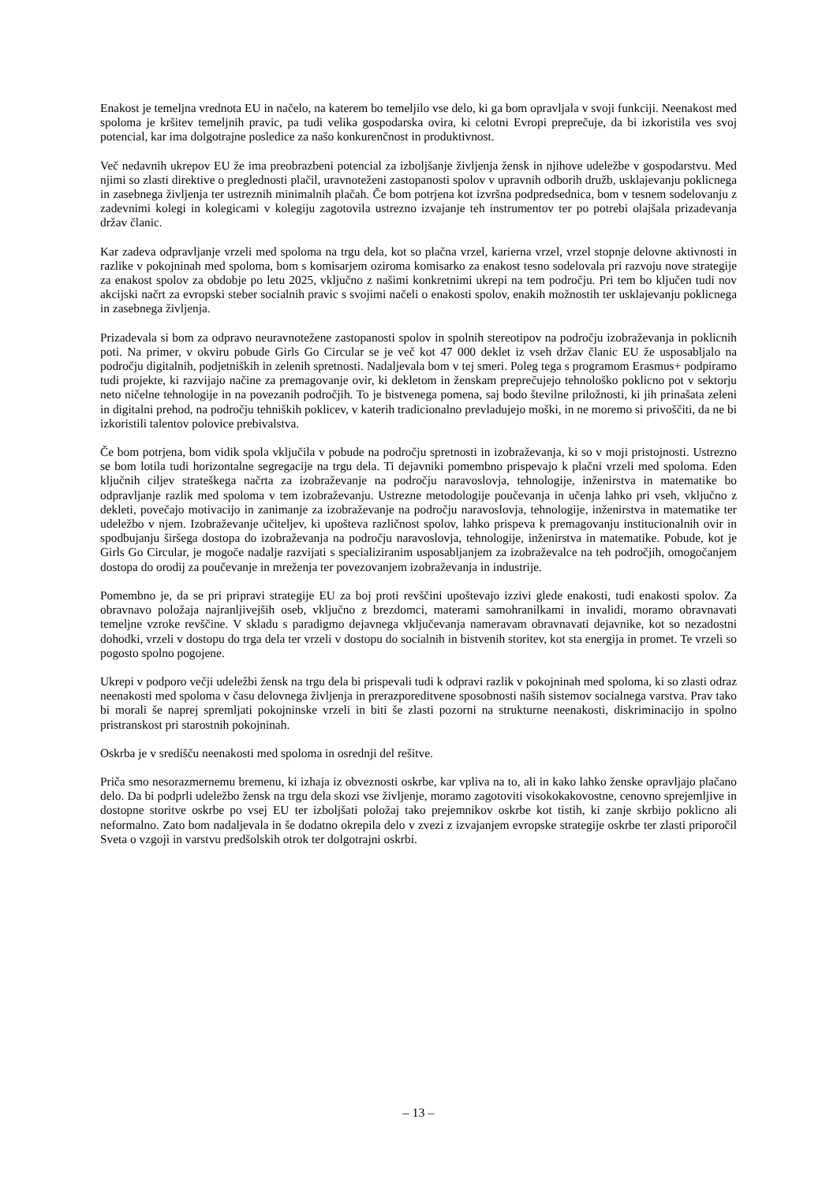Enakost je temeljna vrednota EU in načelo, na katerem bo temeljilo vse delo, ki ga bom opravljala v svoji funkciji. Neenakost med spoloma je kršitev temeljnih pravic, pa tudi velika gospodarska ovira, ki celotni Evropi preprečuje, da bi izkoristila ves svoj potencial, kar ima dolgotrajne posledice za našo konkurenčnost in produktivnost.
Več nedavnih ukrepov EU že ima preobrazbeni potencial za izboljšanje življenja žensk in njihove udeležbe v gospodarstvu. Med njimi so zlasti direktive o preglednosti plačil, uravnoteženi zastopanosti spolov v upravnih odborih družb, usklajevanju poklicnega in zasebnega življenja ter ustreznih minimalnih plačah. Če bom potrjena kot izvršna podpredsednica, bom v tesnem sodelovanju z zadevnimi kolegi in kolegicami v kolegiju zagotovila ustrezno izvajanje teh instrumentov ter po potrebi olajšala prizadevanja držav članic.
Kar zadeva odpravljanje vrzeli med spoloma na trgu dela, kot so plačna vrzel, karierna vrzel, vrzel stopnje delovne aktivnosti in razlike v pokojninah med spoloma, bom s komisarjem oziroma komisarko za enakost tesno sodelovala pri razvoju nove strategije za enakost spolov za obdobje po letu 2025, vključno z našimi konkretnimi ukrepi na tem področju. Pri tem bo ključen tudi nov akcijski načrt za evropski steber socialnih pravic s svojimi načeli o enakosti spolov, enakih možnostih ter usklajevanju poklicnega in zasebnega življenja.
Prizadevala si bom za odpravo neuravnotežene zastopanosti spolov in spolnih stereotipov na področju izobraževanja in poklicnih poti. Na primer, v okviru pobude Girls Go Circular se je več kot 47 000 deklet iz vseh držav članic EU že usposabljalo na področju digitalnih, podjetniških in zelenih spretnosti. Nadaljevala bom v tej smeri. Poleg tega s programom Erasmus+ podpiramo tudi projekte, ki razvijajo načine za premagovanje ovir, ki dekletom in ženskam preprečujejo tehnološko poklicno pot v sektorju neto ničelne tehnologije in na povezanih področjih. To je bistvenega pomena, saj bodo številne priložnosti, ki jih prinašata zeleni in digitalni prehod, na področju tehniških poklicev, v katerih tradicionalno prevladujejo moški, in ne moremo si privoščiti, da ne bi izkoristili talentov polovice prebivalstva.
Če bom potrjena, bom vidik spola vključila v pobude na področju spretnosti in izobraževanja, ki so v moji pristojnosti. Ustrezno se bom lotila tudi horizontalne segregacije na trgu dela. Ti dejavniki pomembno prispevajo k plačni vrzeli med spoloma. Eden ključnih ciljev strateškega načrta za izobraževanje na področju naravoslovja, tehnologije, inženirstva in matematike bo odpravljanje razlik med spoloma v tem izobraževanju. Ustrezne metodologije poučevanja in učenja lahko pri vseh, vključno z dekleti, povečajo motivacijo in zanimanje za izobraževanje na področju naravoslovja, tehnologije, inženirstva in matematike ter udeležbo v njem. Izobraževanje učiteljev, ki upošteva različnost spolov, lahko prispeva k premagovanju institucionalnih ovir in spodbujanju širšega dostopa do izobraževanja na področju naravoslovja, tehnologije, inženirstva in matematike. Pobude, kot je Girls Go Circular, je mogoče nadalje razvijati s specializiranim usposabljanjem za izobraževalce na teh področjih, omogočanjem dostopa do orodij za poučevanje in mreženja ter povezovanjem izobraževanja in industrije.
Pomembno je, da se pri pripravi strategije EU za boj proti revščini upoštevajo izzivi glede enakosti, tudi enakosti spolov. Za obravnavo položaja najranljivejših oseb, vključno z brezdomci, materami samohranilkami in invalidi, moramo obravnavati temeljne vzroke revščine. V skladu s paradigmo dejavnega vključevanja nameravam obravnavati dejavnike, kot so nezadostni dohodki, vrzeli v dostopu do trga dela ter vrzeli v dostopu do socialnih in bistvenih storitev, kot sta energija in promet. Te vrzeli so pogosto spolno pogojene.
Ukrepi v podporo večji udeležbi žensk na trgu dela bi prispevali tudi k odpravi razlik v pokojninah med spoloma, ki so zlasti odraz neenakosti med spoloma v času delovnega življenja in prerazporeditvene sposobnosti naših sistemov socialnega varstva. Prav tako bi morali še naprej spremljati pokojninske vrzeli in biti še zlasti pozorni na strukturne neenakosti, diskriminacijo in spolno pristranskost pri starostnih pokojninah.
Oskrba je v središču neenakosti med spoloma in osrednji del rešitve.
Priča smo nesorazmernemu bremenu, ki izhaja iz obveznosti oskrbe, kar vpliva na to, ali in kako lahko ženske opravljajo plačano delo. Da bi podprli udeležbo žensk na trgu dela skozi vse življenje, moramo zagotoviti visokokakovostne, cenovno sprejemljive in dostopne storitve oskrbe po vsej EU ter izboljšati položaj tako prejemnikov oskrbe kot tistih, ki zanje skrbijo poklicno ali neformalno. Zato bom nadaljevala in še dodatno okrepila delo v zvezi z izvajanjem evropske strategije oskrbe ter zlasti priporočil Sveta o vzgoji in varstvu predšolskih otrok ter dolgotrajni oskrbi.
– 13 –